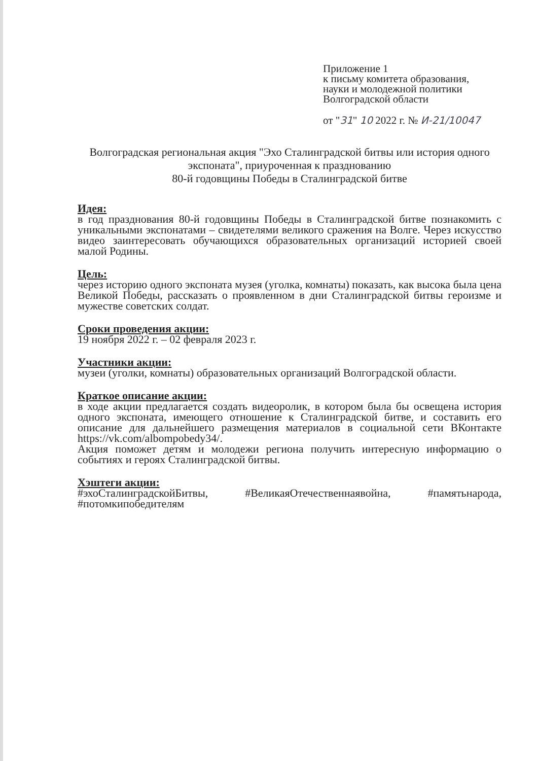Приложение 1
к письму комитета образования,
науки и молодежной политики
Волгоградской области
от "31" 10 2022 г. № И-21/10047
Волгоградская региональная акция "Эхо Сталинградской битвы или история одного экспоната", приуроченная к празднованию
80-й годовщины Победы в Сталинградской битве
Идея:
в год празднования 80-й годовщины Победы в Сталинградской битве познакомить с уникальными экспонатами – свидетелями великого сражения на Волге. Через искусство видео заинтересовать обучающихся образовательных организаций историей своей малой Родины.
Цель:
через историю одного экспоната музея (уголка, комнаты) показать, как высока была цена Великой Победы, рассказать о проявленном в дни Сталинградской битвы героизме и мужестве советских солдат.
Сроки проведения акции:
19 ноября 2022 г. – 02 февраля 2023 г.
Участники акции:
музеи (уголки, комнаты) образовательных организаций Волгоградской области.
Краткое описание акции:
в ходе акции предлагается создать видеоролик, в котором была бы освещена история одного экспоната, имеющего отношение к Сталинградской битве, и составить его описание для дальнейшего размещения материалов в социальной сети ВКонтакте https://vk.com/albompobedy34/.
Акция поможет детям и молодежи региона получить интересную информацию о событиях и героях Сталинградской битвы.
Хэштеги акции:
#эхоСталинградскойБитвы, #ВеликаяОтечественнаявойна, #памятьнарода, #потомкипобедителям